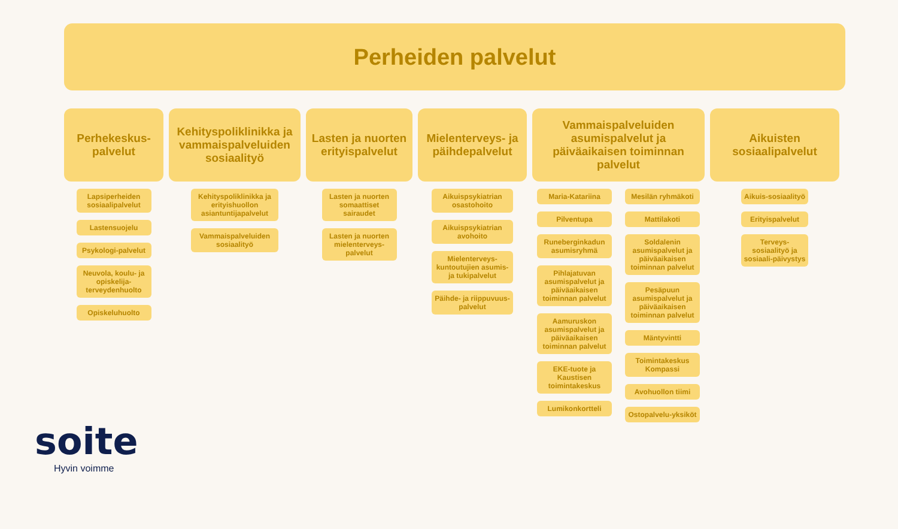Perheiden palvelut
Perhekeskus-palvelut
Lapsiperheiden sosiaalipalvelut
Lastensuojelu
Psykologi-palvelut
Neuvola, koulu- ja opiskelija-terveydenhuolto
Opiskeluhuolto
Kehityspoliklinikka ja vammaispalveluiden sosiaalityö
Kehityspoliklinikka ja erityishuollon asiantuntijapalvelut
Vammaispalveluiden sosiaalityö
Lasten ja nuorten erityispalvelut
Lasten ja nuorten somaattiset sairaudet
Lasten ja nuorten mielenterveys-palvelut
Mielenterveys- ja päihdepalvelut
Aikuispsykiatrian osastohoito
Aikuispsykiatrian avohoito
Mielenterveys-kuntoutujien asumis- ja tukipalvelut
Päihde- ja riippuvuus-palvelut
Vammaispalveluiden asumispalvelut ja päiväaikaisen toiminnan palvelut
Maria-Katariina
Pilventupa
Runeberginkadun asumisryhmä
Pihlajatuvan asumispalvelut ja päiväaikaisen toiminnan palvelut
Aamuruskon asumispalvelut ja päiväaikaisen toiminnan palvelut
EKE-tuote ja Kaustisen toimintakeskus
Lumikonkortteli
Mesilän ryhmäkoti
Mattilakoti
Soldalenin asumispalvelut ja päiväaikaisen toiminnan palvelut
Pesäpuun asumispalvelut ja päiväaikaisen toiminnan palvelut
Mäntyvintti
Toimintakeskus Kompassi
Avohuollon tiimi
Ostopalvelu-yksiköt
Aikuisten sosiaalipalvelut
Aikuis-sosiaalityö
Erityispalvelut
Terveys-sosiaalityö ja sosiaali-päivystys
soite
Hyvin voimme